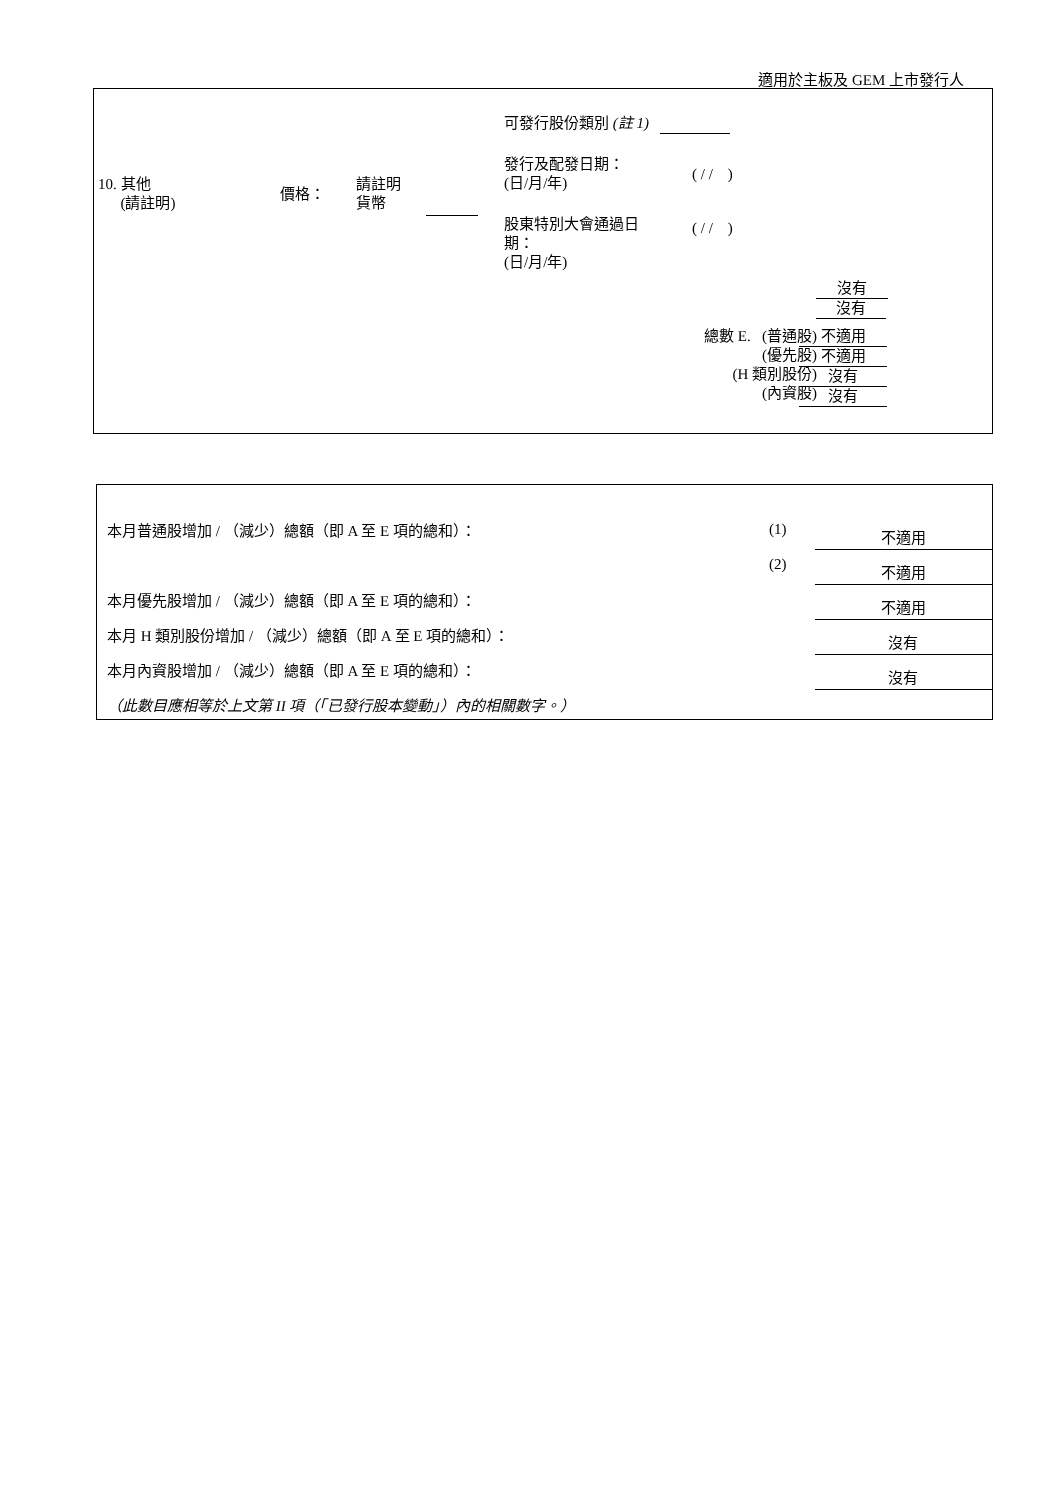適用於主板及 GEM 上市發行人
可發行股份類別 (註 1)
10. 其他
(請註明)
價格：
請註明
貨幣
發行及配發日期：
(日/月/年)
( / / )
股東特別大會通過日
期：
(日/月/年)
( / / )
沒有 沒有
總數 E. (普通股)
(優先股)
(H 類別股份)
(內資股)
不適用
不適用
沒有
沒有
本月普通股增加 / （減少）總額（即 A 至 E 項的總和）：
(1)
不適用
(2)
不適用
本月優先股增加 / （減少）總額（即 A 至 E 項的總和）：
不適用
本月 H 類別股份增加 / （減少）總額（即 A 至 E 項的總和）：
沒有
本月內資股增加 / （減少）總額（即 A 至 E 項的總和）：
沒有
（此數目應相等於上文第 II 項（「已發行股本變動」）內的相關數字。）